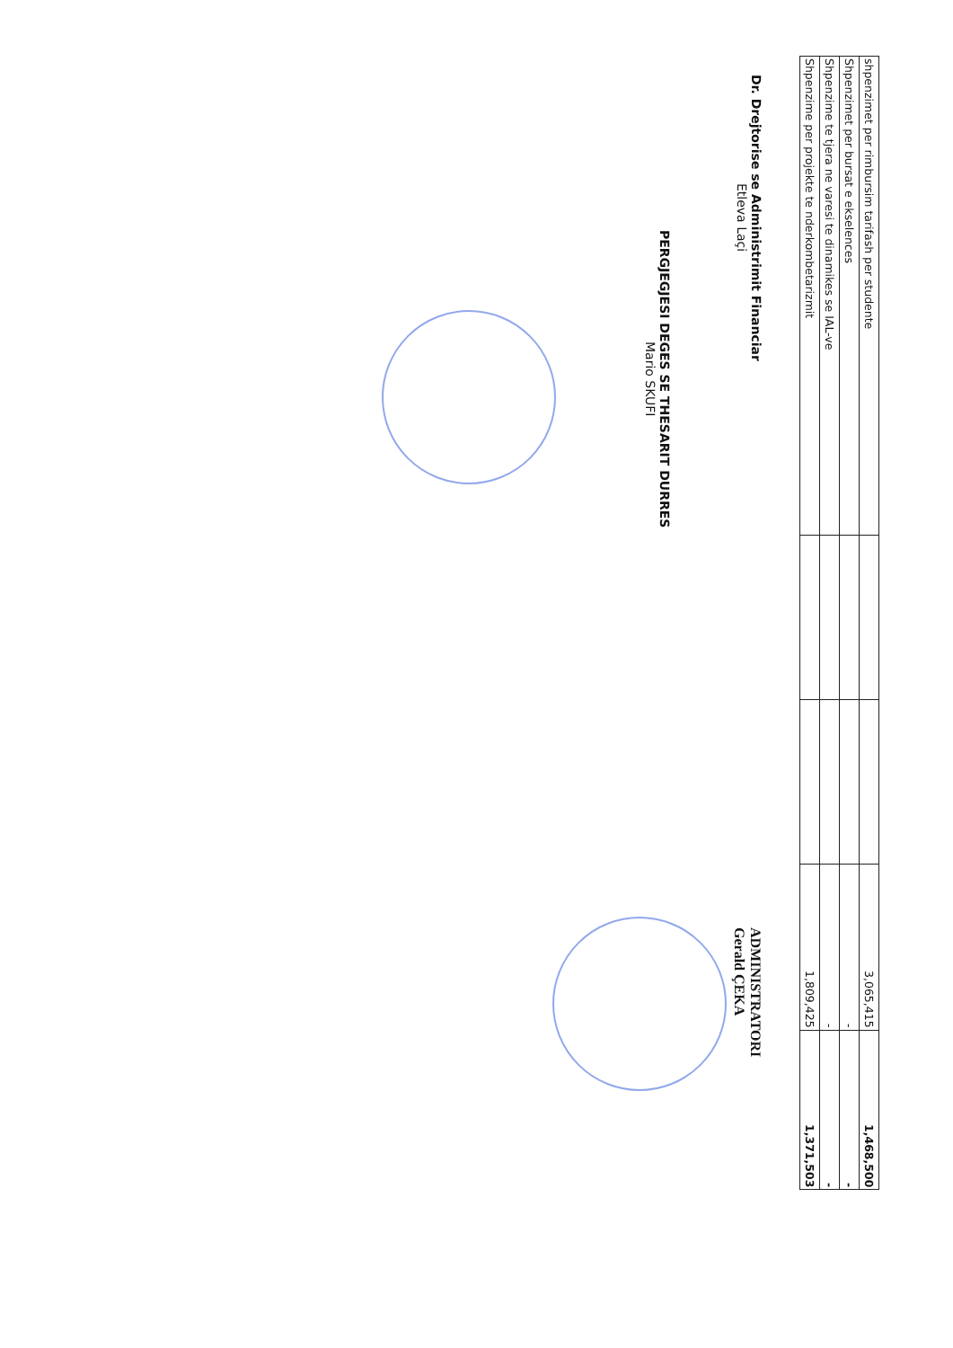| shpenzimet per rimbursim tarifash per studente | | | 3,065,415 | 1,468,500 |
| Shpenzimet per bursat e ekselences | | | - | - |
| Shpenzime te tjera ne varesi te dinamikes se IAL-ve | | | - | - |
| Shpenzime per projekte te nderkombetarizmit | | | 1,809,425 | 1,371,503 |
Dr. Drejtorise se Administrimit Financiar
Etleva Laçi
PERGJEGJESI DEGES SE THESARIT DURRES
Mario SKUFI
ADMINISTRATORI
Gerald ÇEKA